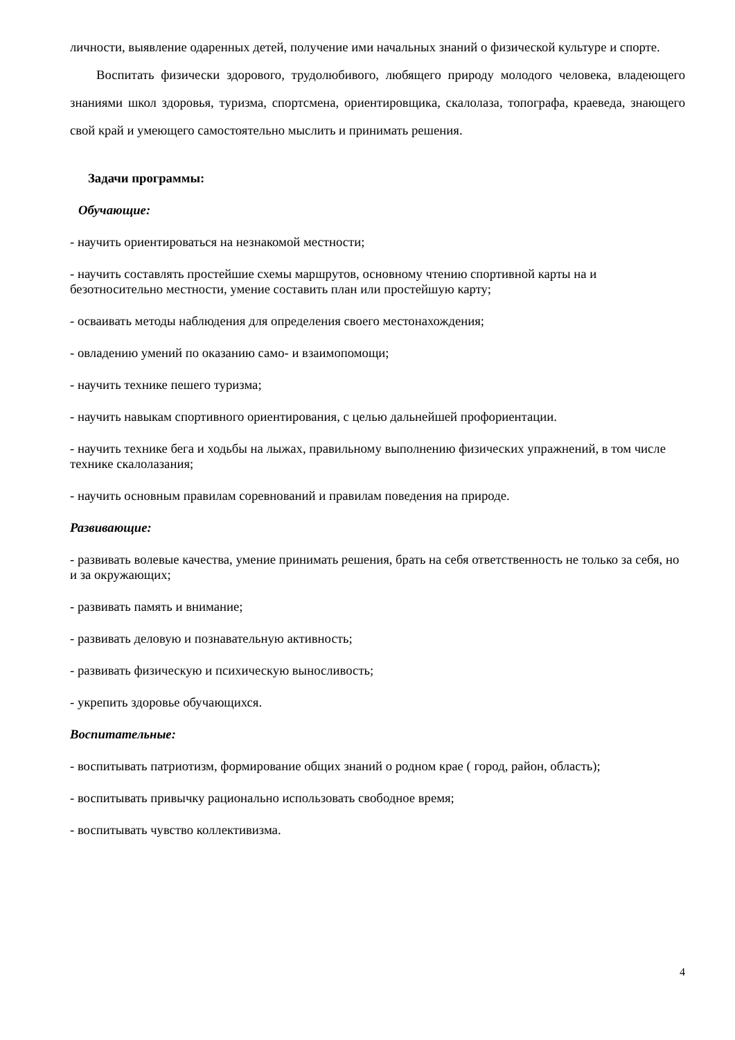личности, выявление одаренных детей, получение ими начальных знаний о физической культуре и спорте.
Воспитать физически здорового, трудолюбивого, любящего природу молодого человека, владеющего знаниями школ здоровья, туризма, спортсмена, ориентировщика, скалолаза, топографа, краеведа, знающего свой край и умеющего самостоятельно мыслить и принимать решения.
Задачи программы:
Обучающие:
- научить ориентироваться на незнакомой местности;
- научить составлять простейшие схемы маршрутов, основному чтению спортивной карты на и безотносительно местности, умение составить план или простейшую карту;
- осваивать методы наблюдения для определения своего местонахождения;
- овладению умений по оказанию само- и взаимопомощи;
- научить технике пешего туризма;
- научить навыкам спортивного ориентирования, с целью дальнейшей профориентации.
- научить технике бега и ходьбы на лыжах, правильному выполнению физических упражнений, в том числе технике скалолазания;
- научить основным правилам соревнований и правилам поведения на природе.
Развивающие:
- развивать волевые качества, умение принимать решения, брать на себя ответственность не только за себя, но и за окружающих;
- развивать память и внимание;
- развивать деловую и познавательную активность;
- развивать физическую и психическую выносливость;
- укрепить здоровье обучающихся.
Воспитательные:
- воспитывать патриотизм, формирование общих знаний о родном крае ( город, район, область);
- воспитывать привычку рационально использовать свободное время;
- воспитывать чувство коллективизма.
4